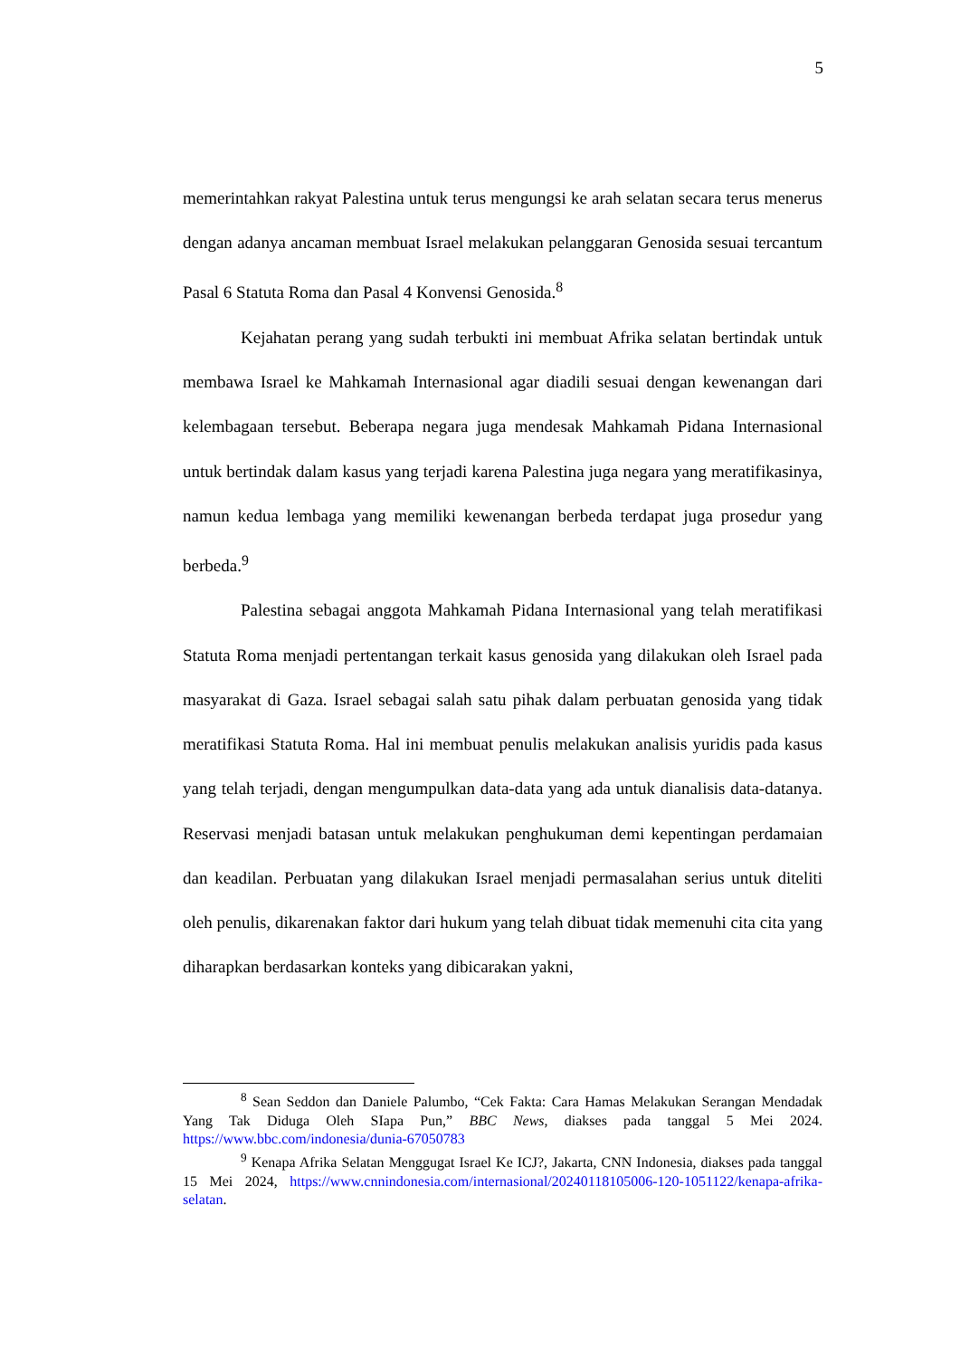5
memerintahkan rakyat Palestina untuk terus mengungsi ke arah selatan secara terus menerus dengan adanya ancaman membuat Israel melakukan pelanggaran Genosida sesuai tercantum Pasal 6 Statuta Roma dan Pasal 4 Konvensi Genosida.<sup>8</sup>
Kejahatan perang yang sudah terbukti ini membuat Afrika selatan bertindak untuk membawa Israel ke Mahkamah Internasional agar diadili sesuai dengan kewenangan dari kelembagaan tersebut. Beberapa negara juga mendesak Mahkamah Pidana Internasional untuk bertindak dalam kasus yang terjadi karena Palestina juga negara yang meratifikasinya, namun kedua lembaga yang memiliki kewenangan berbeda terdapat juga prosedur yang berbeda.<sup>9</sup>
Palestina sebagai anggota Mahkamah Pidana Internasional yang telah meratifikasi Statuta Roma menjadi pertentangan terkait kasus genosida yang dilakukan oleh Israel pada masyarakat di Gaza. Israel sebagai salah satu pihak dalam perbuatan genosida yang tidak meratifikasi Statuta Roma. Hal ini membuat penulis melakukan analisis yuridis pada kasus yang telah terjadi, dengan mengumpulkan data-data yang ada untuk dianalisis data-datanya. Reservasi menjadi batasan untuk melakukan penghukuman demi kepentingan perdamaian dan keadilan. Perbuatan yang dilakukan Israel menjadi permasalahan serius untuk diteliti oleh penulis, dikarenakan faktor dari hukum yang telah dibuat tidak memenuhi cita cita yang diharapkan berdasarkan konteks yang dibicarakan yakni,
<sup>8</sup> Sean Seddon dan Daniele Palumbo, “Cek Fakta: Cara Hamas Melakukan Serangan Mendadak Yang Tak Diduga Oleh SIapa Pun,” BBC News, diakses pada tanggal 5 Mei 2024. https://www.bbc.com/indonesia/dunia-67050783
<sup>9</sup> Kenapa Afrika Selatan Menggugat Israel Ke ICJ?, Jakarta, CNN Indonesia, diakses pada tanggal 15 Mei 2024, https://www.cnnindonesia.com/internasional/20240118105006-120-1051122/kenapa-afrika-selatan.